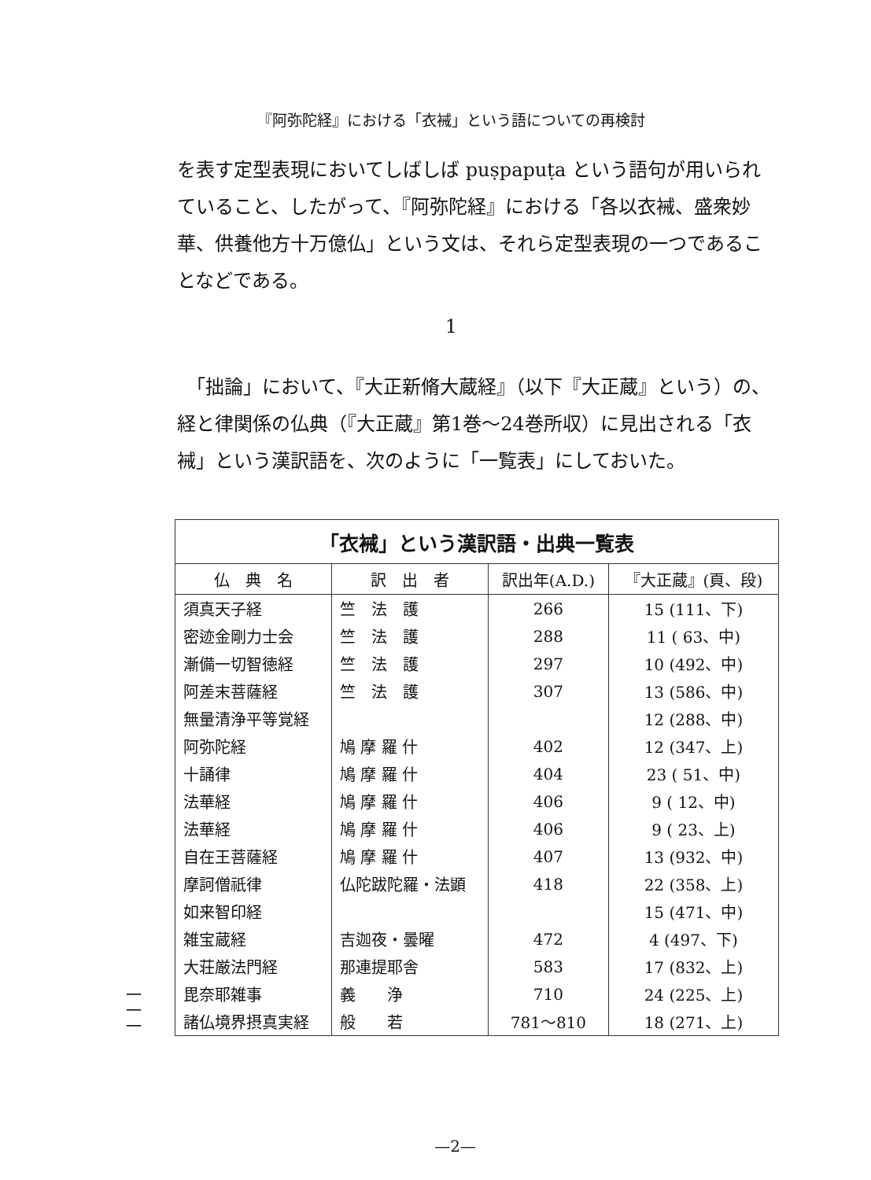『阿弥陀経』における「衣裓」という語についての再検討
を表す定型表現においてしばしば puṣpapuṭa という語句が用いられていること、したがって、『阿弥陀経』における「各以衣裓、盛衆妙華、供養他方十万億仏」という文は、それら定型表現の一つであることなどである。
1
　「拙論」において、『大正新脩大蔵経』（以下『大正蔵』という）の、経と律関係の仏典（『大正蔵』第1巻〜24巻所収）に見出される「衣裓」という漢訳語を、次のように「一覧表」にしておいた。
| 「衣裓」という漢訳語・出典一覧表 | | | |
| --- | --- | --- | --- |
| 仏 典 名 | 訳 出 者 | 訳出年(A.D.) | 『大正蔵』(頁、段) |
| 須真天子経 | 竺 法 護 | 266 | 15 (111、下) |
| 密迹金剛力士会 | 竺 法 護 | 288 | 11 ( 63、中) |
| 漸備一切智徳経 | 竺 法 護 | 297 | 10 (492、中) |
| 阿差末菩薩経 | 竺 法 護 | 307 | 13 (586、中) |
| 無量清浄平等覚経 | | | 12 (288、中) |
| 阿弥陀経 | 鳩 摩 羅 什 | 402 | 12 (347、上) |
| 十誦律 | 鳩 摩 羅 什 | 404 | 23 ( 51、中) |
| 法華経 | 鳩 摩 羅 什 | 406 | 9 ( 12、中) |
| 法華経 | 鳩 摩 羅 什 | 406 | 9 ( 23、上) |
| 自在王菩薩経 | 鳩 摩 羅 什 | 407 | 13 (932、中) |
| 摩訶僧祇律 | 仏陀跋陀羅・法顕 | 418 | 22 (358、上) |
| 如来智印経 | | | 15 (471、中) |
| 雑宝蔵経 | 吉迦夜・曇曜 | 472 | 4 (497、下) |
| 大荘厳法門経 | 那連提耶舎 | 583 | 17 (832、上) |
| 毘奈耶雑事 | 義 浄 | 710 | 24 (225、上) |
| 諸仏境界摂真実経 | 般 若 | 781〜810 | 18 (271、上) |
一
一
一
—2—